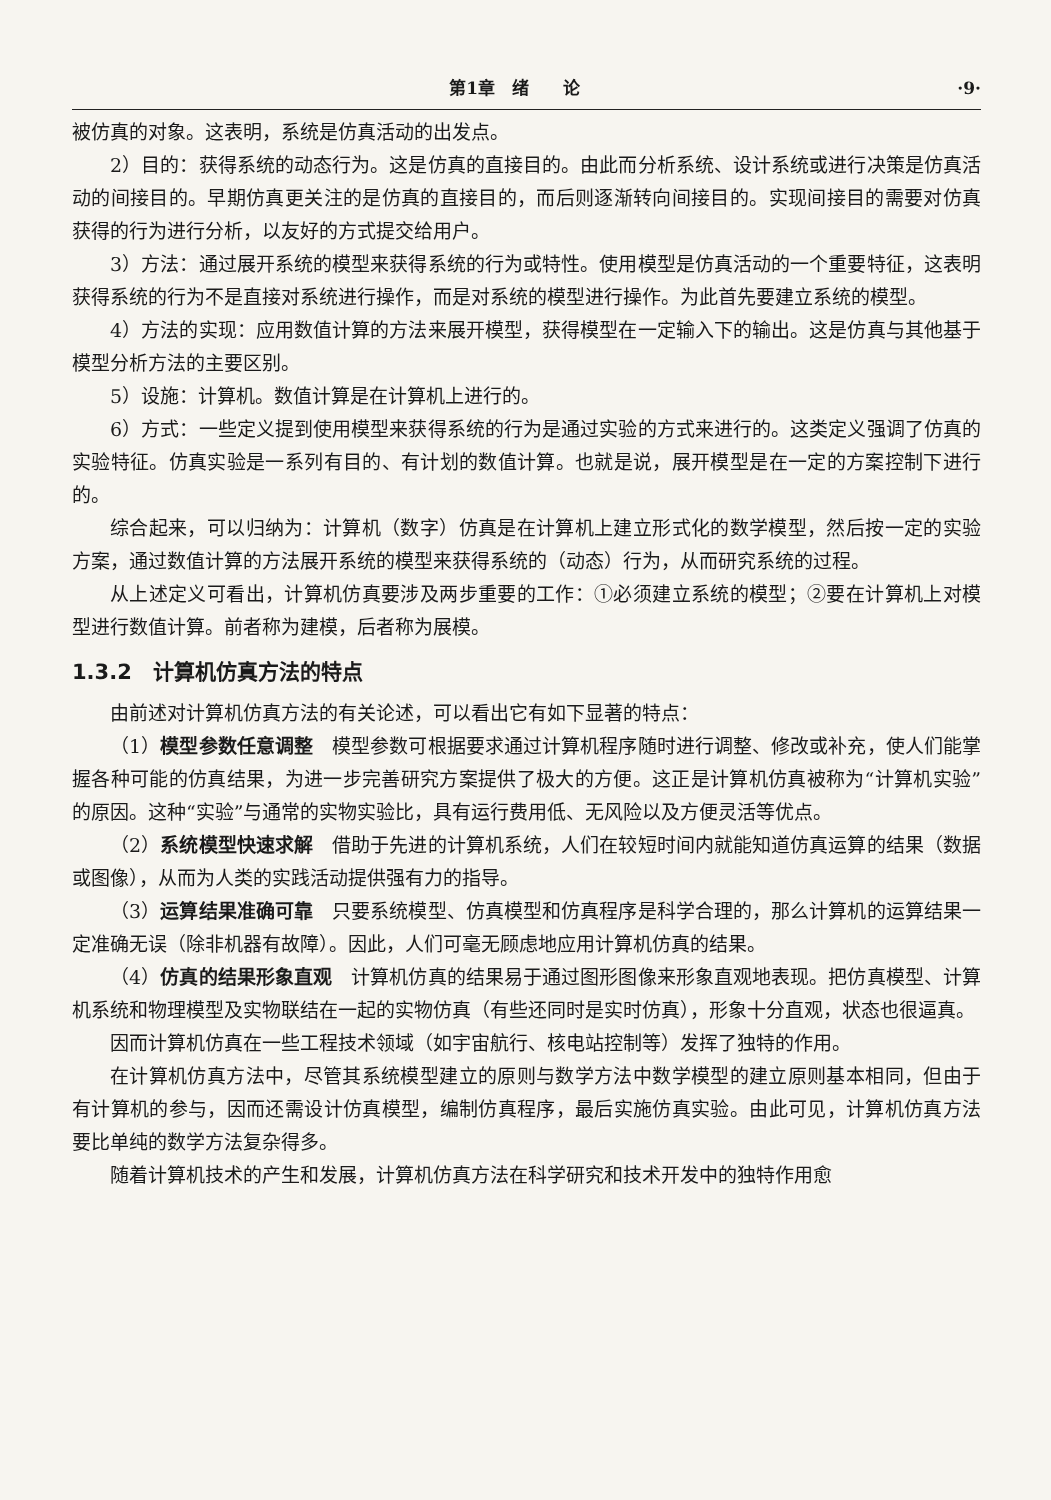第1章　绪　　论 ·9·
被仿真的对象。这表明，系统是仿真活动的出发点。
2）目的：获得系统的动态行为。这是仿真的直接目的。由此而分析系统、设计系统或进行决策是仿真活动的间接目的。早期仿真更关注的是仿真的直接目的，而后则逐渐转向间接目的。实现间接目的需要对仿真获得的行为进行分析，以友好的方式提交给用户。
3）方法：通过展开系统的模型来获得系统的行为或特性。使用模型是仿真活动的一个重要特征，这表明获得系统的行为不是直接对系统进行操作，而是对系统的模型进行操作。为此首先要建立系统的模型。
4）方法的实现：应用数值计算的方法来展开模型，获得模型在一定输入下的输出。这是仿真与其他基于模型分析方法的主要区别。
5）设施：计算机。数值计算是在计算机上进行的。
6）方式：一些定义提到使用模型来获得系统的行为是通过实验的方式来进行的。这类定义强调了仿真的实验特征。仿真实验是一系列有目的、有计划的数值计算。也就是说，展开模型是在一定的方案控制下进行的。
综合起来，可以归纳为：计算机（数字）仿真是在计算机上建立形式化的数学模型，然后按一定的实验方案，通过数值计算的方法展开系统的模型来获得系统的（动态）行为，从而研究系统的过程。
从上述定义可看出，计算机仿真要涉及两步重要的工作：①必须建立系统的模型；②要在计算机上对模型进行数值计算。前者称为建模，后者称为展模。
1.3.2　计算机仿真方法的特点
由前述对计算机仿真方法的有关论述，可以看出它有如下显著的特点：
（1）模型参数任意调整　模型参数可根据要求通过计算机程序随时进行调整、修改或补充，使人们能掌握各种可能的仿真结果，为进一步完善研究方案提供了极大的方便。这正是计算机仿真被称为“计算机实验”的原因。这种“实验”与通常的实物实验比，具有运行费用低、无风险以及方便灵活等优点。
（2）系统模型快速求解　借助于先进的计算机系统，人们在较短时间内就能知道仿真运算的结果（数据或图像），从而为人类的实践活动提供强有力的指导。
（3）运算结果准确可靠　只要系统模型、仿真模型和仿真程序是科学合理的，那么计算机的运算结果一定准确无误（除非机器有故障）。因此，人们可毫无顾虑地应用计算机仿真的结果。
（4）仿真的结果形象直观　计算机仿真的结果易于通过图形图像来形象直观地表现。把仿真模型、计算机系统和物理模型及实物联结在一起的实物仿真（有些还同时是实时仿真），形象十分直观，状态也很逼真。
因而计算机仿真在一些工程技术领域（如宇宙航行、核电站控制等）发挥了独特的作用。
在计算机仿真方法中，尽管其系统模型建立的原则与数学方法中数学模型的建立原则基本相同，但由于有计算机的参与，因而还需设计仿真模型，编制仿真程序，最后实施仿真实验。由此可见，计算机仿真方法要比单纯的数学方法复杂得多。
随着计算机技术的产生和发展，计算机仿真方法在科学研究和技术开发中的独特作用愈